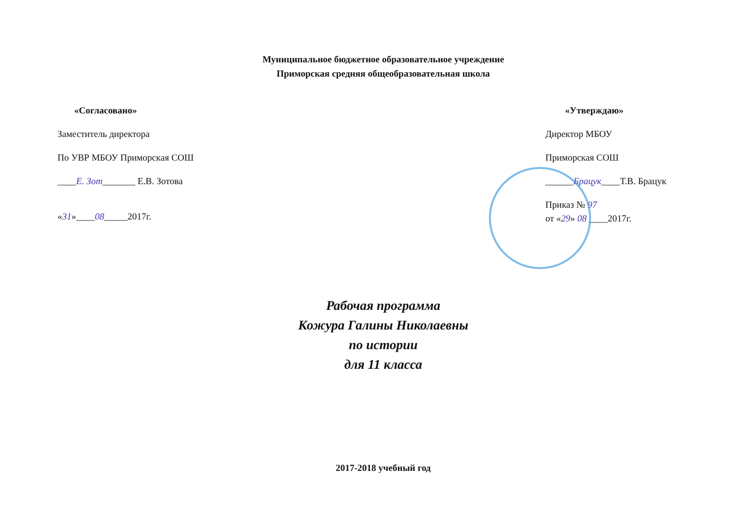Муниципальное бюджетное образовательное учреждение
Приморская средняя общеобразовательная школа
«Согласовано»
Заместитель директора
По УВР МБОУ Приморская СОШ
____Е. Зот_______ Е.В. Зотова
«31»____08_____2017г.
«Утверждаю»
Директор МБОУ
Приморская СОШ
______Брацук____Т.В. Брацук
Приказ № 97
от «29» 08 ____2017г.
Рабочая программа
Кожура Галины Николаевны
по истории
для 11 класса
2017-2018 учебный год